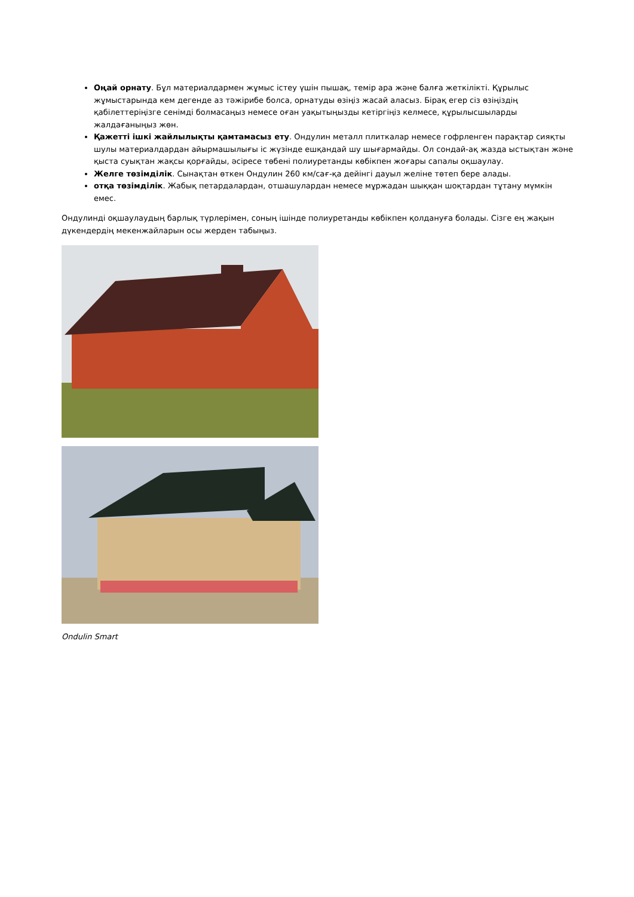Оңай орнату. Бұл материалдармен жұмыс істеу үшін пышақ, темір ара және балға жеткілікті. Құрылыс жұмыстарында кем дегенде аз тәжірибе болса, орнатуды өзіңіз жасай аласыз. Бірақ егер сіз өзіңіздің қабілеттеріңізге сенімді болмасаңыз немесе оған уақытыңызды кетіргіңіз келмесе, құрылысшыларды жалдағаныңыз жөн.
Қажетті ішкі жайлылықты қамтамасыз ету. Ондулин металл плиткалар немесе гофрленген парақтар сияқты шулы материалдардан айырмашылығы іс жүзінде ешқандай шу шығармайды. Ол сондай-ақ жазда ыстықтан және қыста суықтан жақсы қорғайды, әсіресе төбені полиуретанды көбікпен жоғары сапалы оқшаулау.
Желге төзімділік. Сынақтан өткен Ондулин 260 км/сағ-қа дейінгі дауыл желіне төтеп бере алады.
отқа төзімділік. Жабық петардалардан, отшашулардан немесе мұржадан шыққан шоқтардан тұтану мүмкін емес.
Ондулинді оқшаулаудың барлық түрлерімен, соның ішінде полиуретанды көбікпен қолдануға болады. Сізге ең жақын дүкендердің мекенжайларын осы жерден табыңыз.
Ondulin Smart